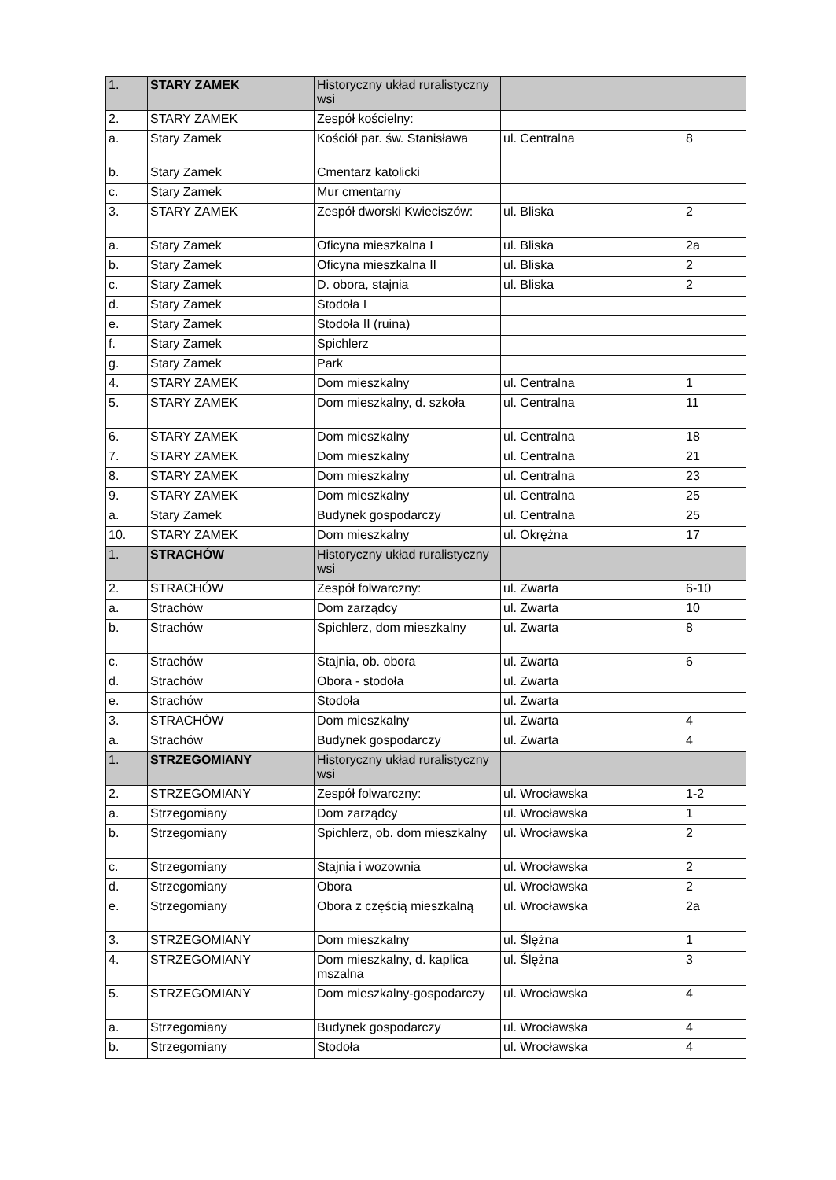| 1. | STARY ZAMEK | Historyczny układ ruralistyczny wsi | | |
| 2. | STARY ZAMEK | Zespół kościelny: | | |
| a. | Stary Zamek | Kościół par. św. Stanisława | ul. Centralna | 8 |
| b. | Stary Zamek | Cmentarz katolicki | | |
| c. | Stary Zamek | Mur cmentarny | | |
| 3. | STARY ZAMEK | Zespół dworski Kwieciszów: | ul. Bliska | 2 |
| a. | Stary Zamek | Oficyna mieszkalna I | ul. Bliska | 2a |
| b. | Stary Zamek | Oficyna mieszkalna II | ul. Bliska | 2 |
| c. | Stary Zamek | D. obora, stajnia | ul. Bliska | 2 |
| d. | Stary Zamek | Stodoła I | | |
| e. | Stary Zamek | Stodoła II (ruina) | | |
| f. | Stary Zamek | Spichlerz | | |
| g. | Stary Zamek | Park | | |
| 4. | STARY ZAMEK | Dom mieszkalny | ul. Centralna | 1 |
| 5. | STARY ZAMEK | Dom mieszkalny, d. szkoła | ul. Centralna | 11 |
| 6. | STARY ZAMEK | Dom mieszkalny | ul. Centralna | 18 |
| 7. | STARY ZAMEK | Dom mieszkalny | ul. Centralna | 21 |
| 8. | STARY ZAMEK | Dom mieszkalny | ul. Centralna | 23 |
| 9. | STARY ZAMEK | Dom mieszkalny | ul. Centralna | 25 |
| a. | Stary Zamek | Budynek gospodarczy | ul. Centralna | 25 |
| 10. | STARY ZAMEK | Dom mieszkalny | ul. Okrężna | 17 |
| 1. | STRACHÓW | Historyczny układ ruralistyczny wsi | | |
| 2. | STRACHÓW | Zespół folwarczny: | ul. Zwarta | 6-10 |
| a. | Strachów | Dom zarządcy | ul. Zwarta | 10 |
| b. | Strachów | Spichlerz, dom mieszkalny | ul. Zwarta | 8 |
| c. | Strachów | Stajnia, ob. obora | ul. Zwarta | 6 |
| d. | Strachów | Obora - stodoła | ul. Zwarta | |
| e. | Strachów | Stodoła | ul. Zwarta | |
| 3. | STRACHÓW | Dom mieszkalny | ul. Zwarta | 4 |
| a. | Strachów | Budynek gospodarczy | ul. Zwarta | 4 |
| 1. | STRZEGOMIANY | Historyczny układ ruralistyczny wsi | | |
| 2. | STRZEGOMIANY | Zespół folwarczny: | ul. Wrocławska | 1-2 |
| a. | Strzegomiany | Dom zarządcy | ul. Wrocławska | 1 |
| b. | Strzegomiany | Spichlerz, ob. dom mieszkalny | ul. Wrocławska | 2 |
| c. | Strzegomiany | Stajnia i wozownia | ul. Wrocławska | 2 |
| d. | Strzegomiany | Obora | ul. Wrocławska | 2 |
| e. | Strzegomiany | Obora z częścią mieszkalną | ul. Wrocławska | 2a |
| 3. | STRZEGOMIANY | Dom mieszkalny | ul. Ślężna | 1 |
| 4. | STRZEGOMIANY | Dom mieszkalny, d. kaplica mszalna | ul. Ślężna | 3 |
| 5. | STRZEGOMIANY | Dom mieszkalny-gospodarczy | ul. Wrocławska | 4 |
| a. | Strzegomiany | Budynek gospodarczy | ul. Wrocławska | 4 |
| b. | Strzegomiany | Stodoła | ul. Wrocławska | 4 |